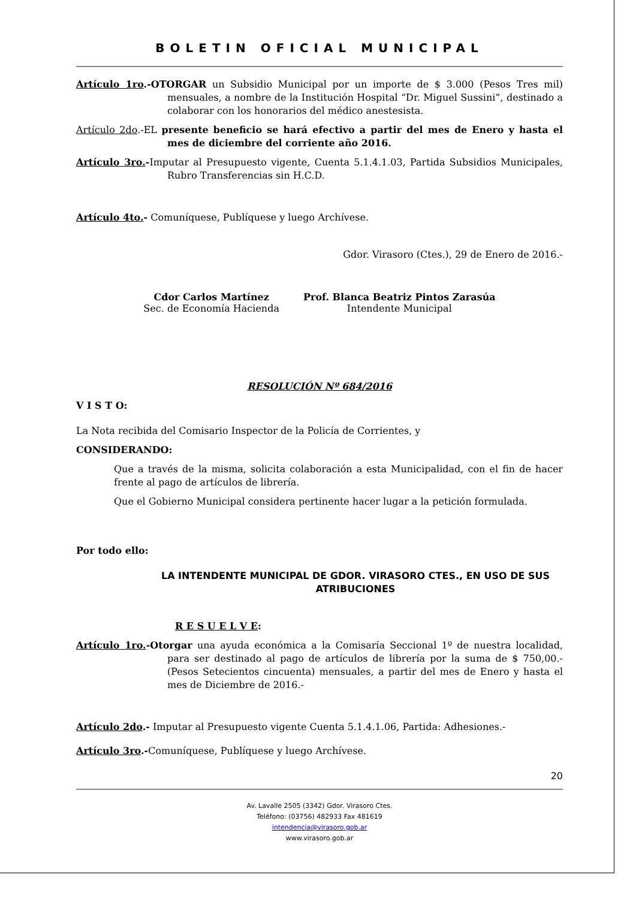BOLETIN OFICIAL MUNICIPAL
Artículo 1ro.-OTORGAR un Subsidio Municipal por un importe de $ 3.000 (Pesos Tres mil) mensuales, a nombre de la Institución Hospital “Dr. Miguel Sussini”, destinado a colaborar con los honorarios del médico anestesista.
Artículo 2do.-EL presente beneficio se hará efectivo a partir del mes de Enero y hasta el mes de diciembre del corriente año 2016.
Artículo 3ro.-Imputar al Presupuesto vigente, Cuenta 5.1.4.1.03, Partida Subsidios Municipales, Rubro Transferencias sin H.C.D.
Artículo 4to.- Comuníquese, Publíquese y luego Archívese.
Gdor. Virasoro (Ctes.), 29 de Enero de 2016.-
Cdor Carlos Martínez
Sec. de Economía Hacienda
Prof. Blanca Beatriz Pintos Zarasúa
Intendente Municipal
RESOLUCIÓN Nº 684/2016
V I S T O:
La Nota recibida del Comisario Inspector de la Policía de Corrientes, y
CONSIDERANDO:
Que a través de la misma, solicita colaboración a esta Municipalidad, con el fin de hacer frente al pago de artículos de librería.
Que el Gobierno Municipal considera pertinente hacer lugar a la petición formulada.
Por todo ello:
LA INTENDENTE MUNICIPAL DE GDOR. VIRASORO CTES., EN USO DE SUS ATRIBUCIONES
R E S U E L V E:
Artículo 1ro.-Otorgar una ayuda económica a la Comisaría Seccional 1º de nuestra localidad, para ser destinado al pago de artículos de librería por la suma de $ 750,00.- (Pesos Setecientos cincuenta) mensuales, a partir del mes de Enero y hasta el mes de Diciembre de 2016.-
Artículo 2do.- Imputar al Presupuesto vigente Cuenta 5.1.4.1.06, Partida: Adhesiones.-
Artículo 3ro.-Comuníquese, Publíquese y luego Archívese.
20
Av. Lavalle 2505 (3342) Gdor. Virasoro Ctes.
Teléfono: (03756) 482933 Fax 481619
intendencia@virasoro.gob.ar
www.virasoro.gob.ar